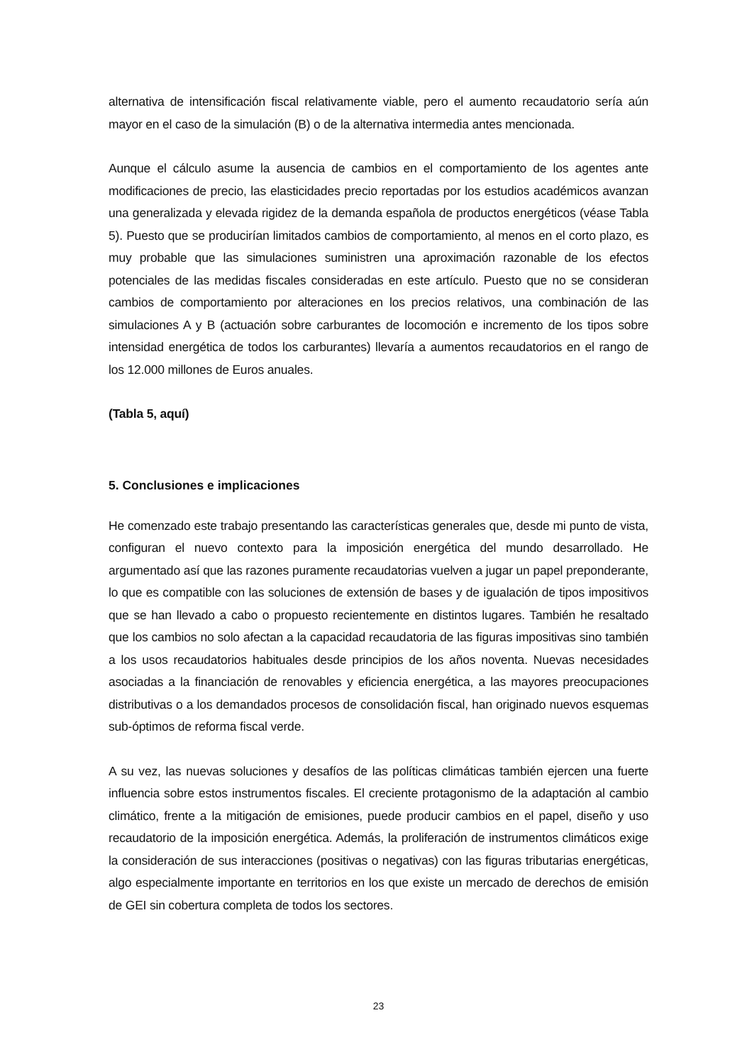alternativa de intensificación fiscal relativamente viable, pero el aumento recaudatorio sería aún mayor en el caso de la simulación (B) o de la alternativa intermedia antes mencionada.
Aunque el cálculo asume la ausencia de cambios en el comportamiento de los agentes ante modificaciones de precio, las elasticidades precio reportadas por los estudios académicos avanzan una generalizada y elevada rigidez de la demanda española de productos energéticos (véase Tabla 5). Puesto que se producirían limitados cambios de comportamiento, al menos en el corto plazo, es muy probable que las simulaciones suministren una aproximación razonable de los efectos potenciales de las medidas fiscales consideradas en este artículo. Puesto que no se consideran cambios de comportamiento por alteraciones en los precios relativos, una combinación de las simulaciones A y B (actuación sobre carburantes de locomoción e incremento de los tipos sobre intensidad energética de todos los carburantes) llevaría a aumentos recaudatorios en el rango de los 12.000 millones de Euros anuales.
(Tabla 5, aquí)
5. Conclusiones e implicaciones
He comenzado este trabajo presentando las características generales que, desde mi punto de vista, configuran el nuevo contexto para la imposición energética del mundo desarrollado. He argumentado así que las razones puramente recaudatorias vuelven a jugar un papel preponderante, lo que es compatible con las soluciones de extensión de bases y de igualación de tipos impositivos que se han llevado a cabo o propuesto recientemente en distintos lugares. También he resaltado que los cambios no solo afectan a la capacidad recaudatoria de las figuras impositivas sino también a los usos recaudatorios habituales desde principios de los años noventa. Nuevas necesidades asociadas a la financiación de renovables y eficiencia energética, a las mayores preocupaciones distributivas o a los demandados procesos de consolidación fiscal, han originado nuevos esquemas sub-óptimos de reforma fiscal verde.
A su vez, las nuevas soluciones y desafíos de las políticas climáticas también ejercen una fuerte influencia sobre estos instrumentos fiscales. El creciente protagonismo de la adaptación al cambio climático, frente a la mitigación de emisiones, puede producir cambios en el papel, diseño y uso recaudatorio de la imposición energética. Además, la proliferación de instrumentos climáticos exige la consideración de sus interacciones (positivas o negativas) con las figuras tributarias energéticas, algo especialmente importante en territorios en los que existe un mercado de derechos de emisión de GEI sin cobertura completa de todos los sectores.
23